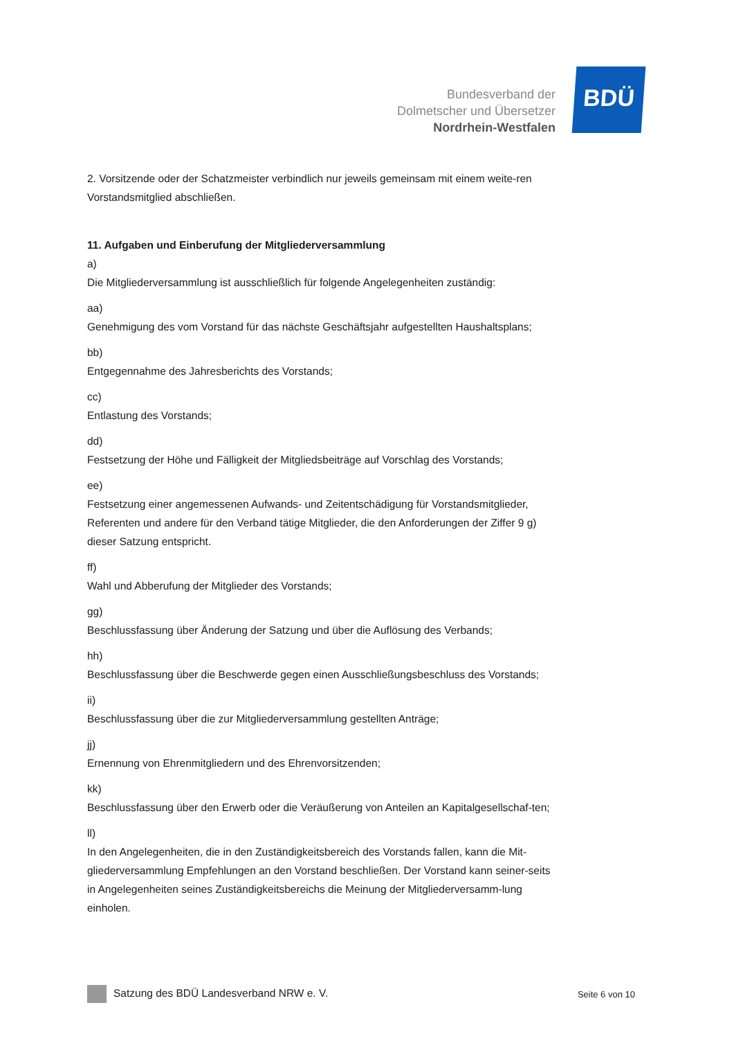Bundesverband der
Dolmetscher und Übersetzer
Nordrhein-Westfalen
BDÜ
2. Vorsitzende oder der Schatzmeister verbindlich nur jeweils gemeinsam mit einem weite-ren Vorstandsmitglied abschließen.
11. Aufgaben und Einberufung der Mitgliederversammlung
a)
Die Mitgliederversammlung ist ausschließlich für folgende Angelegenheiten zuständig:
aa)
Genehmigung des vom Vorstand für das nächste Geschäftsjahr aufgestellten Haushaltsplans;
bb)
Entgegennahme des Jahresberichts des Vorstands;
cc)
Entlastung des Vorstands;
dd)
Festsetzung der Höhe und Fälligkeit der Mitgliedsbeiträge auf Vorschlag des Vorstands;
ee)
Festsetzung einer angemessenen Aufwands- und Zeitentschädigung für Vorstandsmitglieder, Referenten und andere für den Verband tätige Mitglieder, die den Anforderungen der Ziffer 9 g) dieser Satzung entspricht.
ff)
Wahl und Abberufung der Mitglieder des Vorstands;
gg)
Beschlussfassung über Änderung der Satzung und über die Auflösung des Verbands;
hh)
Beschlussfassung über die Beschwerde gegen einen Ausschließungsbeschluss des Vorstands;
ii)
Beschlussfassung über die zur Mitgliederversammlung gestellten Anträge;
jj)
Ernennung von Ehrenmitgliedern und des Ehrenvorsitzenden;
kk)
Beschlussfassung über den Erwerb oder die Veräußerung von Anteilen an Kapitalgesellschaf-ten;
ll)
In den Angelegenheiten, die in den Zuständigkeitsbereich des Vorstands fallen, kann die Mit-gliederversammlung Empfehlungen an den Vorstand beschließen. Der Vorstand kann seiner-seits in Angelegenheiten seines Zuständigkeitsbereichs die Meinung der Mitgliederversamm-lung einholen.
Satzung des BDÜ Landesverband NRW e. V. Seite 6 von 10